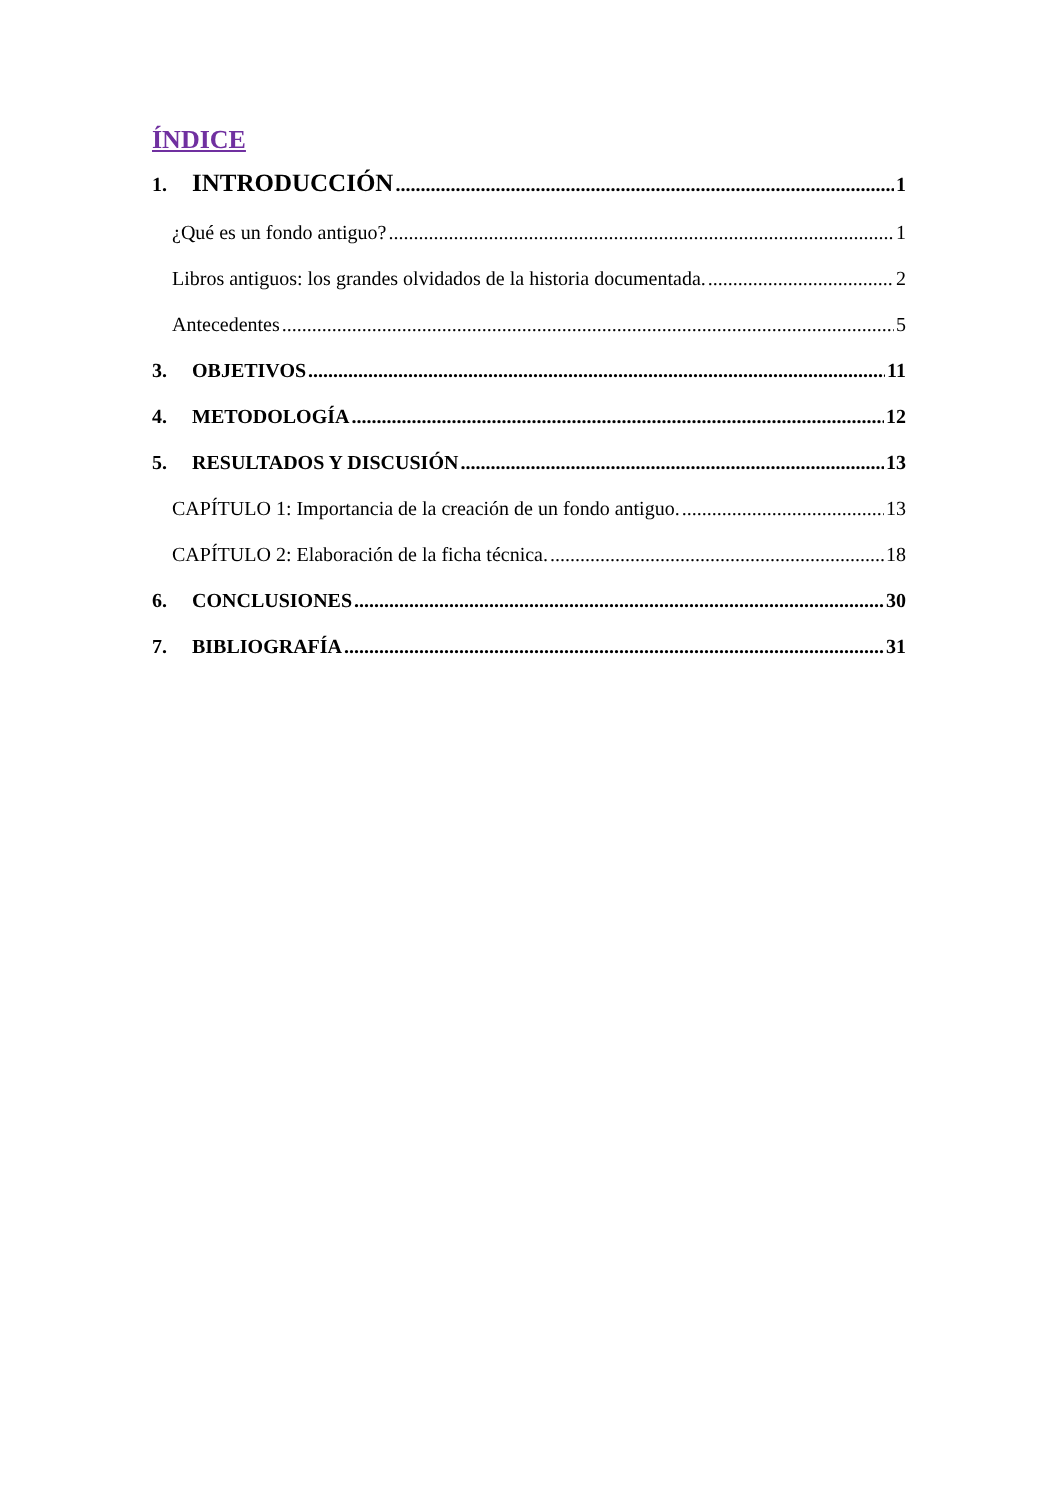ÍNDICE
1. INTRODUCCIÓN 1
¿Qué es un fondo antiguo? 1
Libros antiguos: los grandes olvidados de la historia documentada. 2
Antecedentes 5
3. OBJETIVOS 11
4. METODOLOGÍA 12
5. RESULTADOS Y DISCUSIÓN 13
CAPÍTULO 1: Importancia de la creación de un fondo antiguo. 13
CAPÍTULO 2: Elaboración de la ficha técnica. 18
6. CONCLUSIONES 30
7. BIBLIOGRAFÍA 31